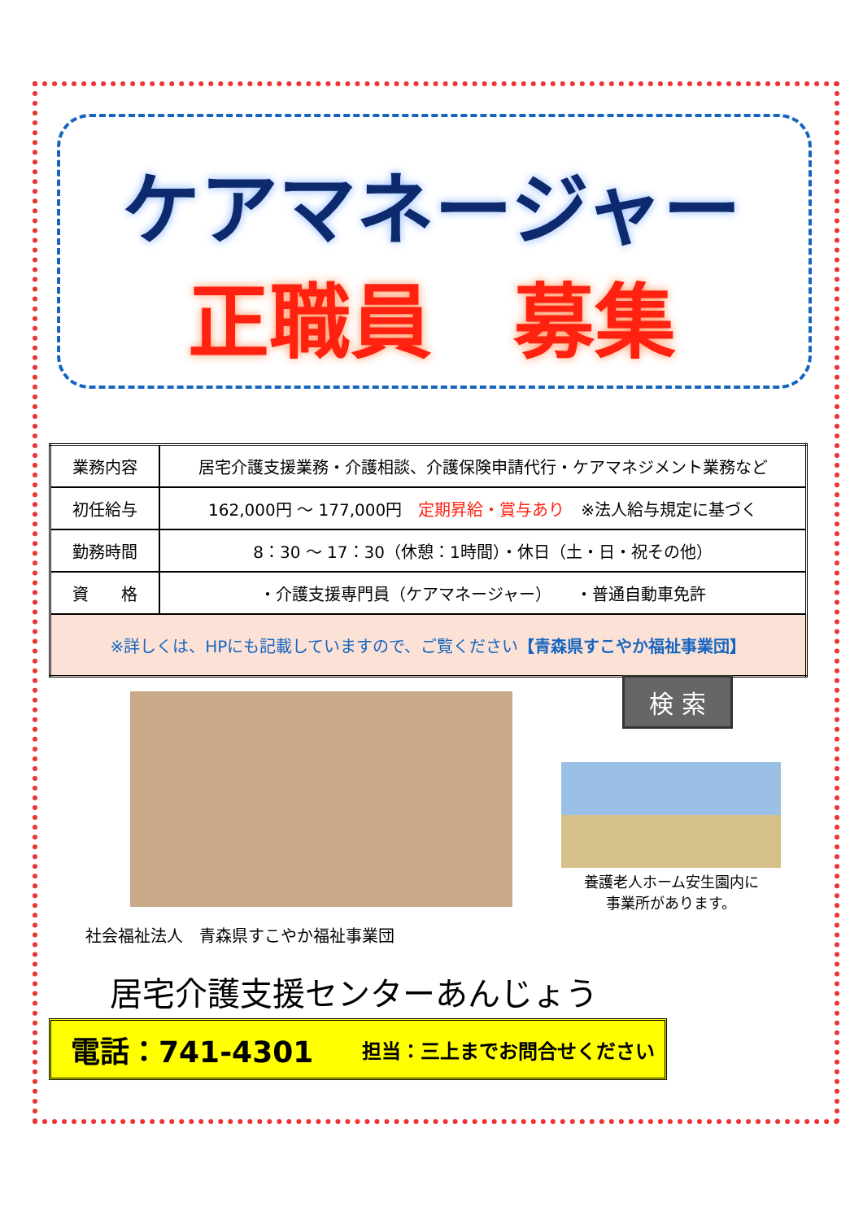ケアマネージャー
正職員　募集
| 業務内容 | 居宅介護支援業務・介護相談、介護保険申請代行・ケアマネジメント業務など |
| 初任給与 | 162,000円 ～ 177,000円 定期昇給・賞与あり ※法人給与規定に基づく |
| 勤務時間 | 8：30 ～ 17：30（休憩：1時間）・休日（土・日・祝その他） |
| 資 格 | ・介護支援専門員（ケアマネージャー） ・普通自動車免許 |
| ※詳しくは、HPにも記載していますので、ご覧ください 【青森県すこやか福祉事業団】 | |
検 索
養護老人ホーム安生園内に
事業所があります。
社会福祉法人　青森県すこやか福祉事業団
居宅介護支援センターあんじょう
電話：741-4301 担当：三上までお問合せください